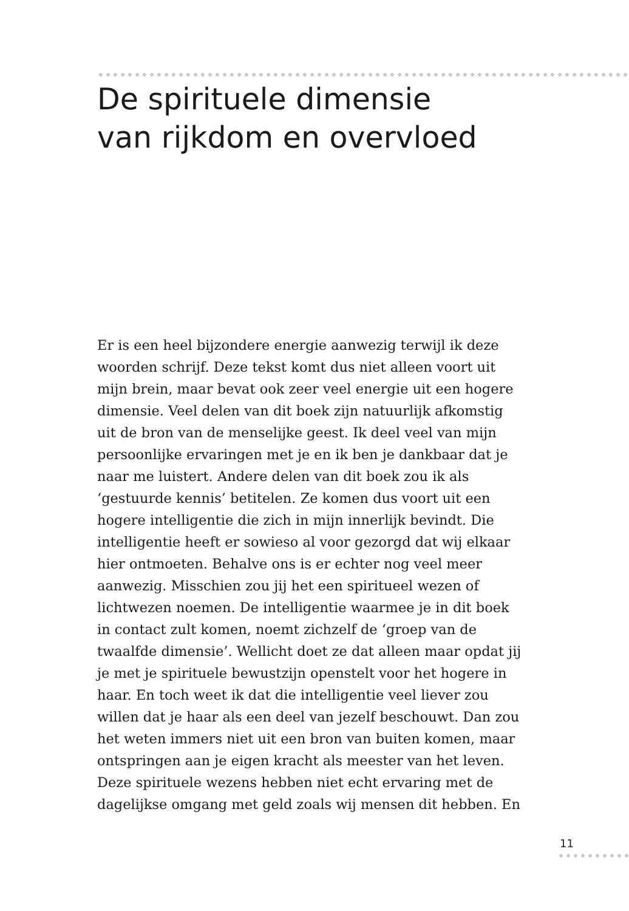De spirituele dimensie
van rijkdom en overvloed
Er is een heel bijzondere energie aanwezig terwijl ik deze
woorden schrijf. Deze tekst komt dus niet alleen voort uit
mijn brein, maar bevat ook zeer veel energie uit een hogere
dimensie. Veel delen van dit boek zijn natuurlijk afkomstig
uit de bron van de menselijke geest. Ik deel veel van mijn
persoonlijke ervaringen met je en ik ben je dankbaar dat je
naar me luistert. Andere delen van dit boek zou ik als
‘gestuurde kennis’ betitelen. Ze komen dus voort uit een
hogere intelligentie die zich in mijn innerlijk bevindt. Die
intelligentie heeft er sowieso al voor gezorgd dat wij elkaar
hier ontmoeten. Behalve ons is er echter nog veel meer
aanwezig. Misschien zou jij het een spiritueel wezen of
lichtwezen noemen. De intelligentie waarmee je in dit boek
in contact zult komen, noemt zichzelf de ‘groep van de
twaalfde dimensie’. Wellicht doet ze dat alleen maar opdat jij
je met je spirituele bewustzijn openstelt voor het hogere in
haar. En toch weet ik dat die intelligentie veel liever zou
willen dat je haar als een deel van jezelf beschouwt. Dan zou
het weten immers niet uit een bron van buiten komen, maar
ontspringen aan je eigen kracht als meester van het leven.
Deze spirituele wezens hebben niet echt ervaring met de
dagelijkse omgang met geld zoals wij mensen dit hebben. En
11